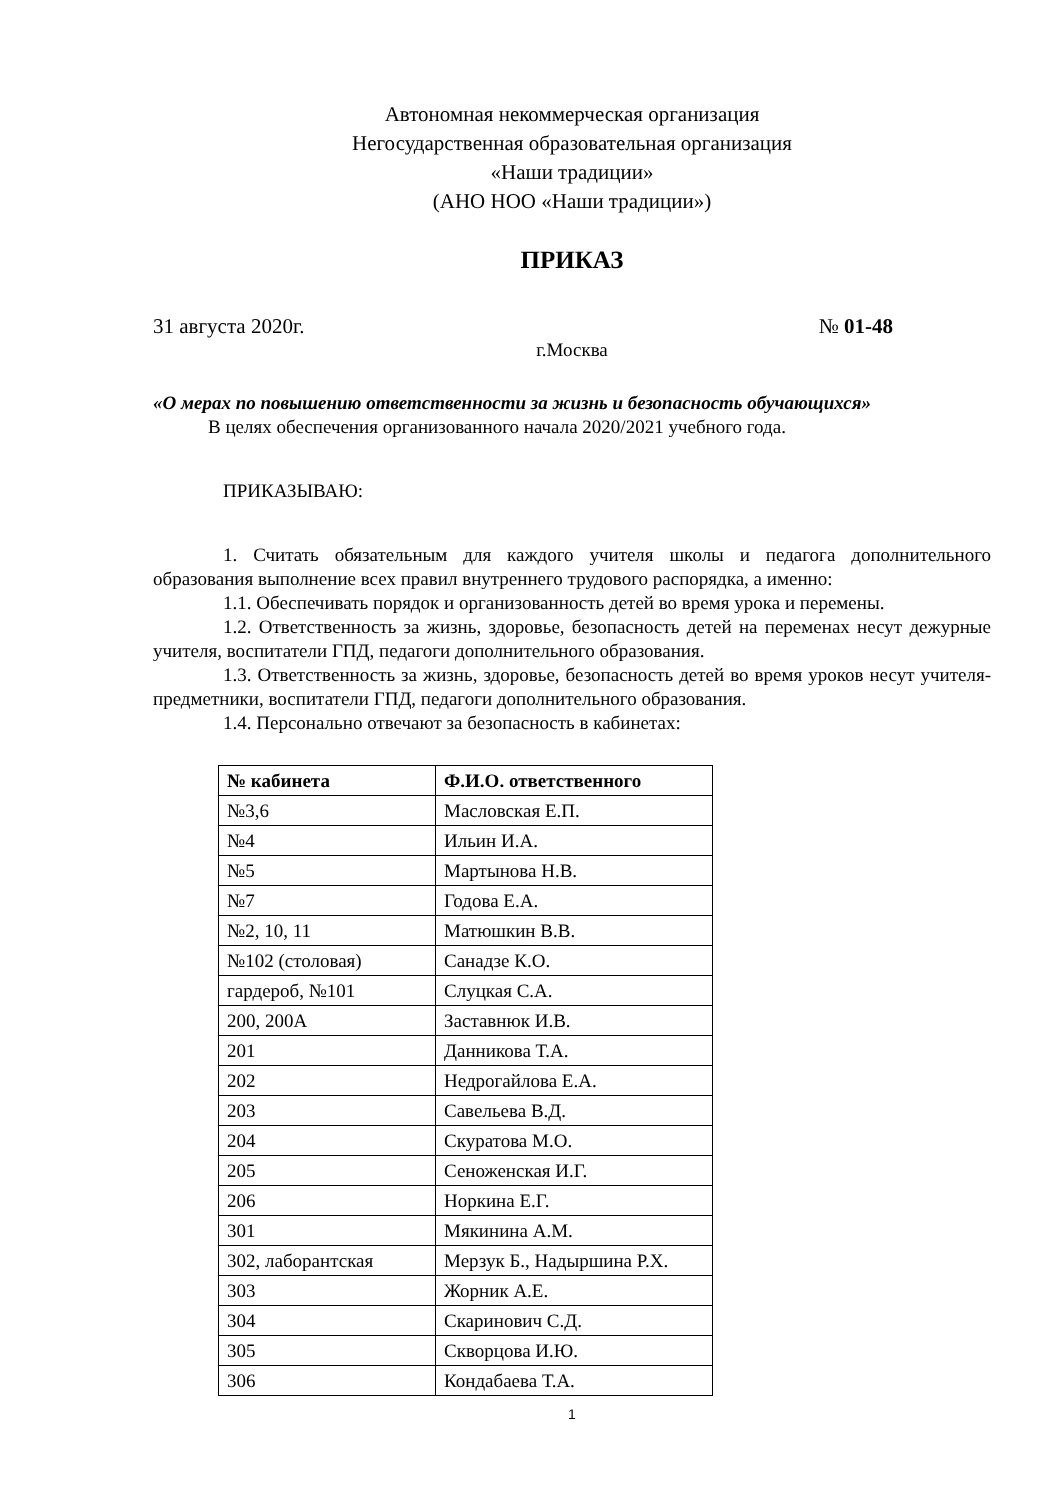Автономная некоммерческая организация
Негосударственная образовательная организация
«Наши традиции»
(АНО НОО «Наши традиции»)
ПРИКАЗ
31 августа 2020г. № 01-48
г.Москва
«О мерах по повышению ответственности за жизнь и безопасность обучающихся»
В целях обеспечения организованного начала 2020/2021 учебного года.
ПРИКАЗЫВАЮ:
1. Считать обязательным для каждого учителя школы и педагога дополнительного образования выполнение всех правил внутреннего трудового распорядка, а именно:
1.1. Обеспечивать порядок и организованность детей во время урока и перемены.
1.2. Ответственность за жизнь, здоровье, безопасность детей на переменах несут дежурные учителя, воспитатели ГПД, педагоги дополнительного образования.
1.3. Ответственность за жизнь, здоровье, безопасность детей во время уроков несут учителя-предметники, воспитатели ГПД, педагоги дополнительного образования.
1.4. Персонально отвечают за безопасность в кабинетах:
| № кабинета | Ф.И.О. ответственного |
| --- | --- |
| №3,6 | Масловская Е.П. |
| №4 | Ильин И.А. |
| №5 | Мартынова Н.В. |
| №7 | Годова Е.А. |
| №2, 10, 11 | Матюшкин В.В. |
| №102 (столовая) | Санадзе К.О. |
| гардероб, №101 | Слуцкая С.А. |
| 200, 200А | Заставнюк И.В. |
| 201 | Данникова Т.А. |
| 202 | Недрогайлова Е.А. |
| 203 | Савельева В.Д. |
| 204 | Скуратова М.О. |
| 205 | Сеноженская И.Г. |
| 206 | Норкина Е.Г. |
| 301 | Мякинина А.М. |
| 302, лаборантская | Мерзук Б., Надыршина Р.Х. |
| 303 | Жорник А.Е. |
| 304 | Скаринович С.Д. |
| 305 | Скворцова И.Ю. |
| 306 | Кондабаева Т.А. |
1